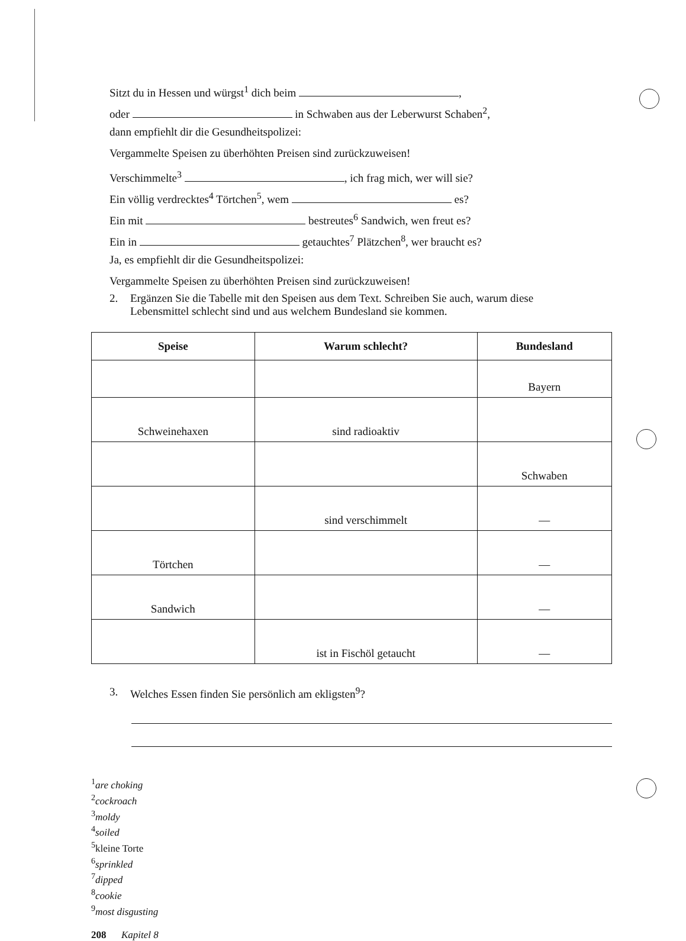Sitzt du in Hessen und würgst<sup>1</sup> dich beim ,
oder in Schwaben aus der Leberwurst Schaben<sup>2</sup>,
dann empfiehlt dir die Gesundheitspolizei:
Vergammelte Speisen zu überhöhten Preisen sind zurückzuweisen!
Verschimmelte<sup>3</sup> , ich frag mich, wer will sie?
Ein völlig verdrecktes<sup>4</sup> Törtchen<sup>5</sup>, wem es?
Ein mit bestreutes<sup>6</sup> Sandwich, wen freut es?
Ein in getauchtes<sup>7</sup> Plätzchen<sup>8</sup>, wer braucht es?
Ja, es empfiehlt dir die Gesundheitspolizei:
Vergammelte Speisen zu überhöhten Preisen sind zurückzuweisen!
2. Ergänzen Sie die Tabelle mit den Speisen aus dem Text. Schreiben Sie auch, warum diese
Lebensmittel schlecht sind und aus welchem Bundesland sie kommen.
| Speise | Warum schlecht? | Bundesland |
| --- | --- | --- |
| | | Bayern |
| Schweinehaxen | sind radioaktiv | |
| | | Schwaben |
| | sind verschimmelt | — |
| Törtchen | | — |
| Sandwich | | — |
| | ist in Fischöl getaucht | — |
3. Welches Essen finden Sie persönlich am ekligsten<sup>9</sup>?
<sup>1</sup> are choking
<sup>2</sup> cockroach
<sup>3</sup> moldy
<sup>4</sup> soiled
<sup>5</sup> kleine Torte
<sup>6</sup> sprinkled
<sup>7</sup> dipped
<sup>8</sup> cookie
<sup>9</sup> most disgusting
208 Kapitel 8